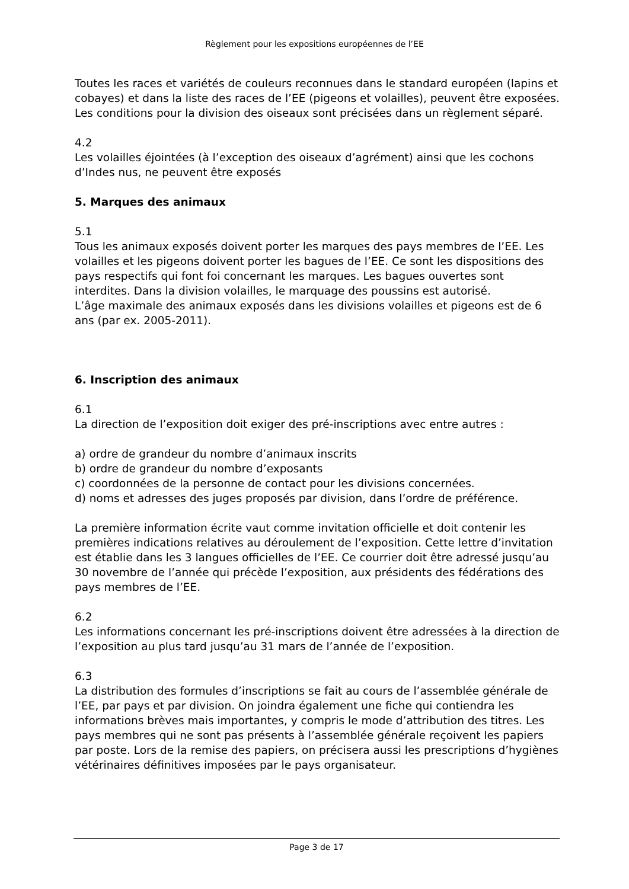Règlement pour les expositions européennes de l’EE
Toutes les races et variétés de couleurs reconnues dans le standard européen (lapins et cobayes) et dans la liste des races de l’EE (pigeons et volailles), peuvent être exposées.
Les conditions pour la division des oiseaux sont précisées dans un règlement séparé.
4.2
Les volailles éjointées (à l’exception des oiseaux d’agrément) ainsi que les cochons d’Indes nus, ne peuvent être exposés
5. Marques des animaux
5.1
Tous les animaux exposés doivent porter les marques des pays membres de l’EE. Les volailles et les pigeons doivent porter les bagues de l’EE. Ce sont les dispositions des pays respectifs qui font foi concernant les marques. Les bagues ouvertes sont interdites. Dans la division volailles, le marquage des poussins est autorisé.
L’âge maximale des animaux exposés dans les divisions volailles et pigeons est de 6 ans (par ex. 2005-2011).
6. Inscription des animaux
6.1
La direction de l’exposition doit exiger des pré-inscriptions avec entre autres :
a) ordre de grandeur du nombre d’animaux inscrits
b) ordre de grandeur du nombre d’exposants
c) coordonnées de la personne de contact pour les divisions concernées.
d) noms et adresses des juges proposés par division, dans l’ordre de préférence.
La première information écrite vaut comme invitation officielle et doit contenir les premières indications relatives au déroulement de l’exposition. Cette lettre d’invitation est établie dans les 3 langues officielles de l’EE. Ce courrier doit être adressé jusqu’au 30 novembre de l’année qui précède l’exposition, aux présidents des fédérations des pays membres de l’EE.
6.2
Les informations concernant les pré-inscriptions doivent être adressées à la direction de l’exposition au plus tard jusqu’au 31 mars de l’année de l’exposition.
6.3
La distribution des formules d’inscriptions se fait au cours de l’assemblée générale de l’EE, par pays et par division. On joindra également une fiche qui contiendra les informations brèves mais importantes, y compris le mode d’attribution des titres. Les pays membres qui ne sont pas présents à l’assemblée générale reçoivent les papiers par poste. Lors de la remise des papiers, on précisera aussi les prescriptions d’hygiènes vétérinaires définitives imposées par le pays organisateur.
Page 3 de 17